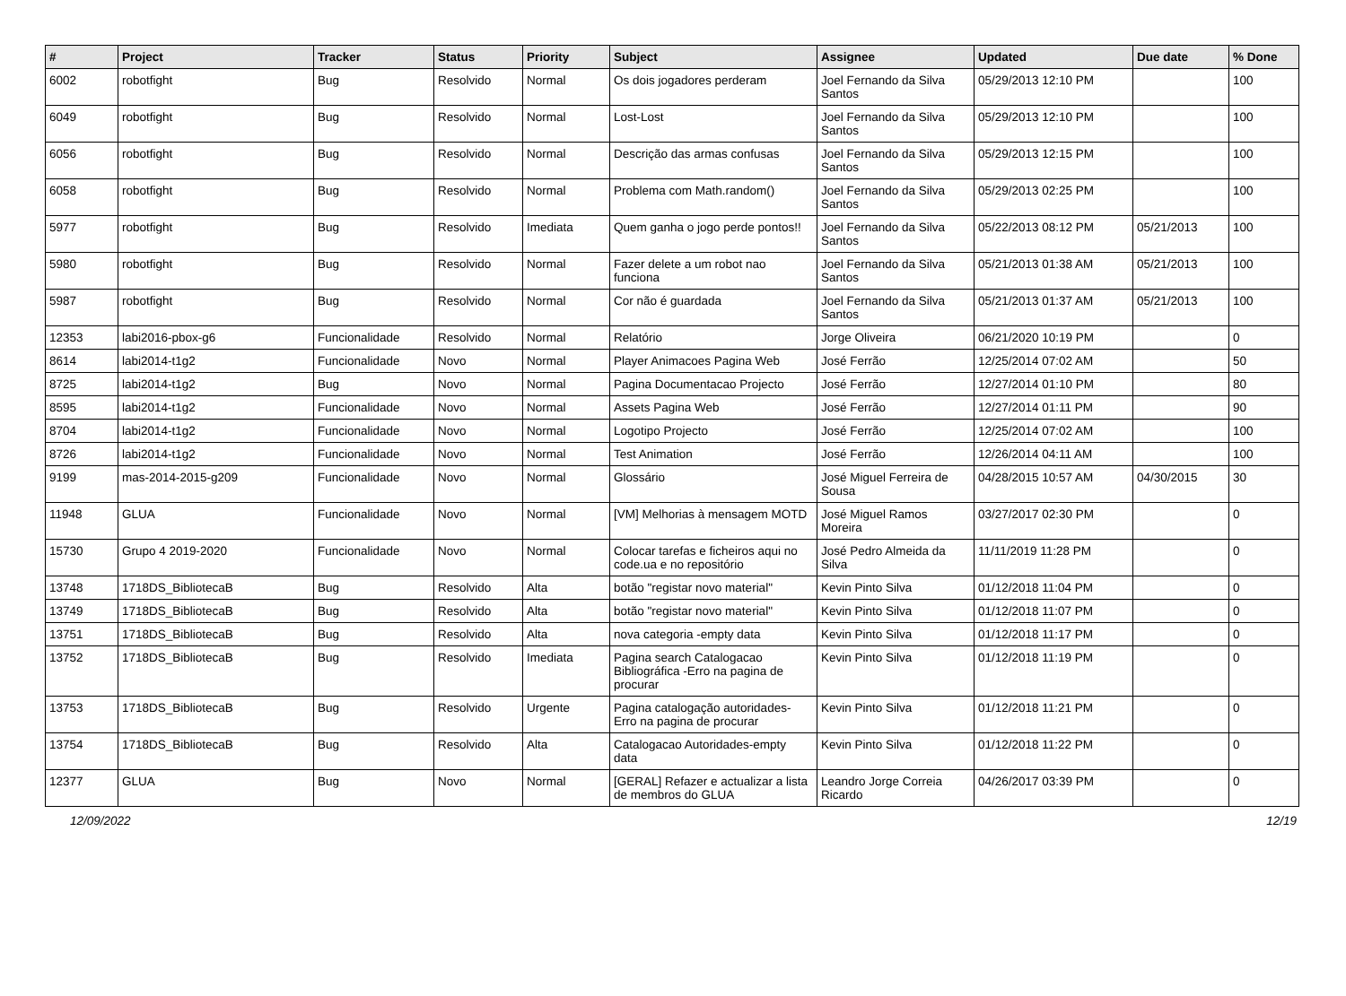| # | Project | Tracker | Status | Priority | Subject | Assignee | Updated | Due date | % Done |
| --- | --- | --- | --- | --- | --- | --- | --- | --- | --- |
| 6002 | robotfight | Bug | Resolvido | Normal | Os dois jogadores perderam | Joel Fernando da Silva Santos | 05/29/2013 12:10 PM | | 100 |
| 6049 | robotfight | Bug | Resolvido | Normal | Lost-Lost | Joel Fernando da Silva Santos | 05/29/2013 12:10 PM | | 100 |
| 6056 | robotfight | Bug | Resolvido | Normal | Descrição das armas confusas | Joel Fernando da Silva Santos | 05/29/2013 12:15 PM | | 100 |
| 6058 | robotfight | Bug | Resolvido | Normal | Problema com Math.random() | Joel Fernando da Silva Santos | 05/29/2013 02:25 PM | | 100 |
| 5977 | robotfight | Bug | Resolvido | Imediata | Quem ganha o jogo perde pontos!! | Joel Fernando da Silva Santos | 05/22/2013 08:12 PM | 05/21/2013 | 100 |
| 5980 | robotfight | Bug | Resolvido | Normal | Fazer delete a um robot nao funciona | Joel Fernando da Silva Santos | 05/21/2013 01:38 AM | 05/21/2013 | 100 |
| 5987 | robotfight | Bug | Resolvido | Normal | Cor não é guardada | Joel Fernando da Silva Santos | 05/21/2013 01:37 AM | 05/21/2013 | 100 |
| 12353 | labi2016-pbox-g6 | Funcionalidade | Resolvido | Normal | Relatório | Jorge Oliveira | 06/21/2020 10:19 PM | | 0 |
| 8614 | labi2014-t1g2 | Funcionalidade | Novo | Normal | Player Animacoes Pagina Web | José Ferrão | 12/25/2014 07:02 AM | | 50 |
| 8725 | labi2014-t1g2 | Bug | Novo | Normal | Pagina Documentacao Projecto | José Ferrão | 12/27/2014 01:10 PM | | 80 |
| 8595 | labi2014-t1g2 | Funcionalidade | Novo | Normal | Assets Pagina Web | José Ferrão | 12/27/2014 01:11 PM | | 90 |
| 8704 | labi2014-t1g2 | Funcionalidade | Novo | Normal | Logotipo Projecto | José Ferrão | 12/25/2014 07:02 AM | | 100 |
| 8726 | labi2014-t1g2 | Funcionalidade | Novo | Normal | Test Animation | José Ferrão | 12/26/2014 04:11 AM | | 100 |
| 9199 | mas-2014-2015-g209 | Funcionalidade | Novo | Normal | Glossário | José Miguel Ferreira de Sousa | 04/28/2015 10:57 AM | 04/30/2015 | 30 |
| 11948 | GLUA | Funcionalidade | Novo | Normal | [VM] Melhorias à mensagem MOTD | José Miguel Ramos Moreira | 03/27/2017 02:30 PM | | 0 |
| 15730 | Grupo 4 2019-2020 | Funcionalidade | Novo | Normal | Colocar tarefas e ficheiros aqui no code.ua e no repositório | José Pedro Almeida da Silva | 11/11/2019 11:28 PM | | 0 |
| 13748 | 1718DS_BibliotecaB | Bug | Resolvido | Alta | botão "registar novo material" | Kevin Pinto Silva | 01/12/2018 11:04 PM | | 0 |
| 13749 | 1718DS_BibliotecaB | Bug | Resolvido | Alta | botão "registar novo material" | Kevin Pinto Silva | 01/12/2018 11:07 PM | | 0 |
| 13751 | 1718DS_BibliotecaB | Bug | Resolvido | Alta | nova categoria -empty data | Kevin Pinto Silva | 01/12/2018 11:17 PM | | 0 |
| 13752 | 1718DS_BibliotecaB | Bug | Resolvido | Imediata | Pagina search Catalogacao Bibliográfica -Erro na pagina de procurar | Kevin Pinto Silva | 01/12/2018 11:19 PM | | 0 |
| 13753 | 1718DS_BibliotecaB | Bug | Resolvido | Urgente | Pagina catalogação autoridades-Erro na pagina de procurar | Kevin Pinto Silva | 01/12/2018 11:21 PM | | 0 |
| 13754 | 1718DS_BibliotecaB | Bug | Resolvido | Alta | Catalogacao Autoridades-empty data | Kevin Pinto Silva | 01/12/2018 11:22 PM | | 0 |
| 12377 | GLUA | Bug | Novo | Normal | [GERAL] Refazer e actualizar a lista de membros do GLUA | Leandro Jorge Correia Ricardo | 04/26/2017 03:39 PM | | 0 |
12/09/2022 12/19